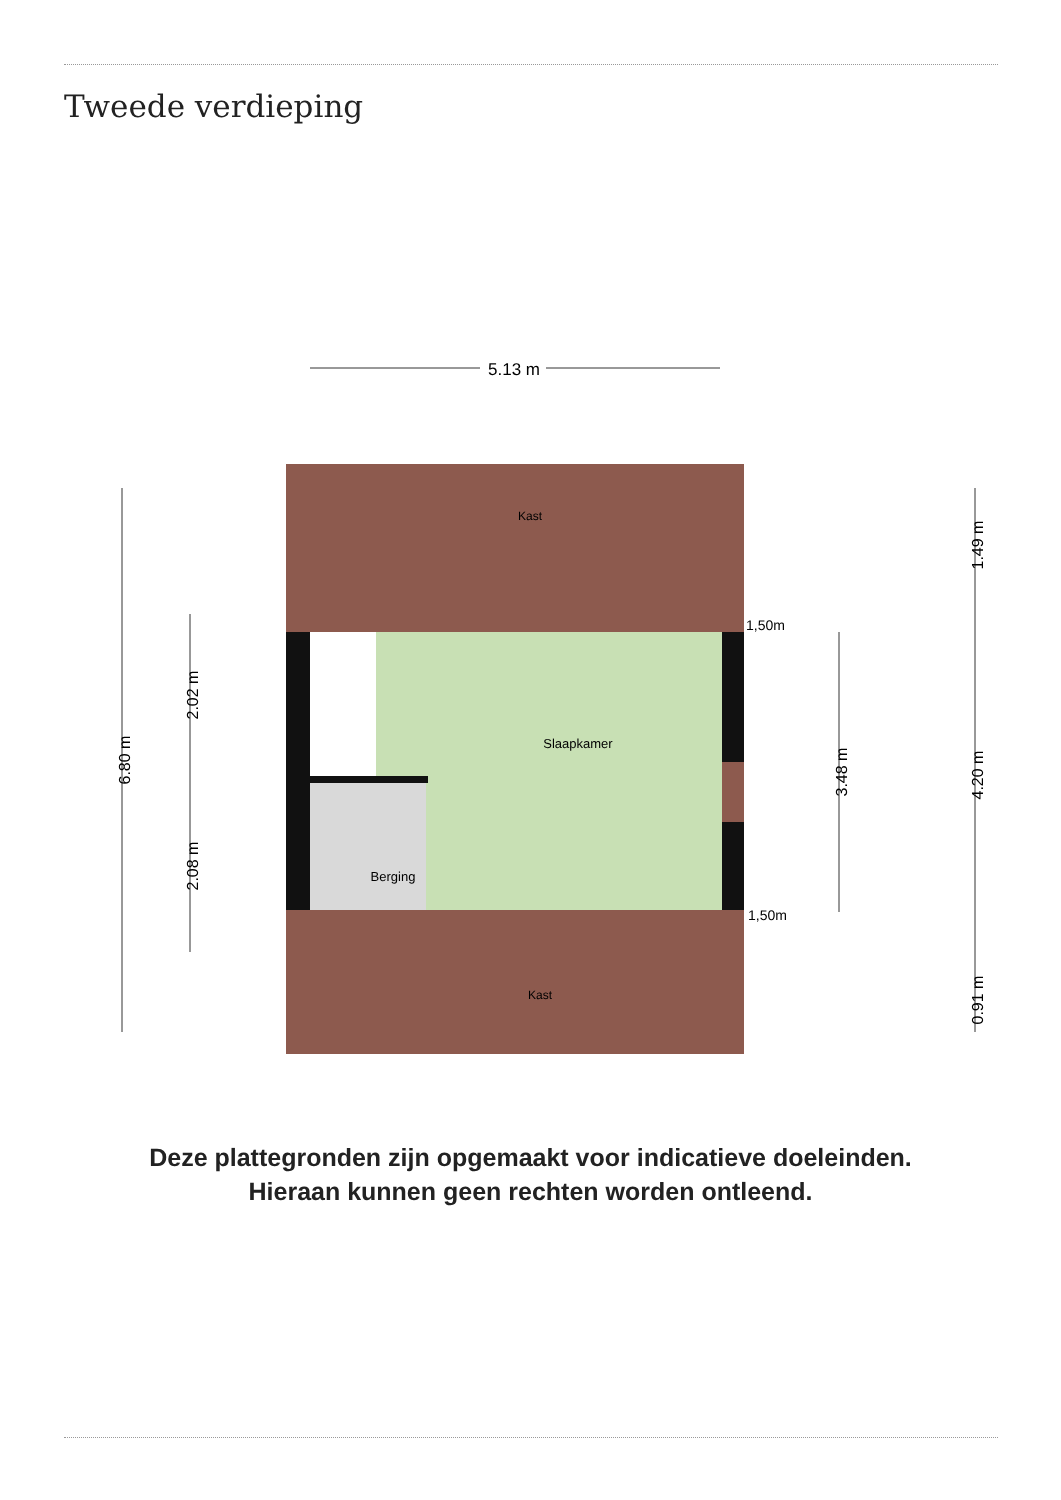Tweede verdieping
5.13 m
Kast
Slaapkamer
Berging
Kast
1,50m
1,50m
6.80 m
2.02 m
2.08 m
3.48 m
1.49 m
4.20 m
0.91 m
Deze plattegronden zijn opgemaakt voor indicatieve doeleinden.
Hieraan kunnen geen rechten worden ontleend.